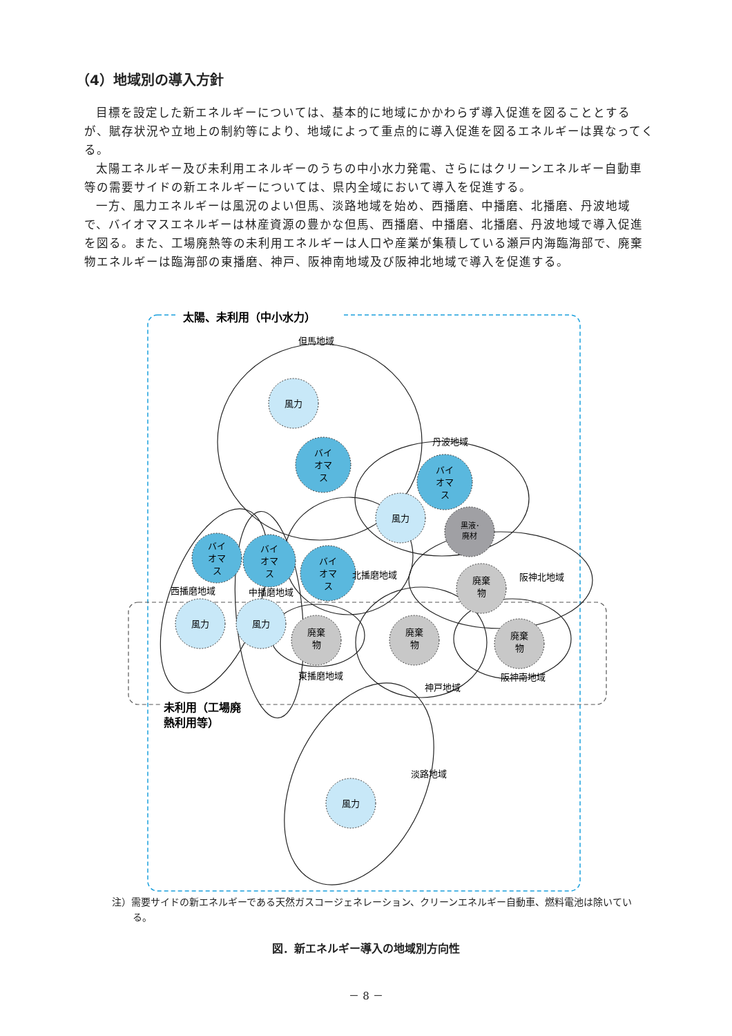（4）地域別の導入方針
目標を設定した新エネルギーについては、基本的に地域にかかわらず導入促進を図ることとするが、賦存状況や立地上の制約等により、地域によって重点的に導入促進を図るエネルギーは異なってくる。
太陽エネルギー及び未利用エネルギーのうちの中小水力発電、さらにはクリーンエネルギー自動車等の需要サイドの新エネルギーについては、県内全域において導入を促進する。
一方、風力エネルギーは風況のよい但馬、淡路地域を始め、西播磨、中播磨、北播磨、丹波地域で、バイオマスエネルギーは林産資源の豊かな但馬、西播磨、中播磨、北播磨、丹波地域で導入促進を図る。また、工場廃熱等の未利用エネルギーは人口や産業が集積している瀬戸内海臨海部で、廃棄物エネルギーは臨海部の東播磨、神戸、阪神南地域及び阪神北地域で導入を促進する。
太陽、未利用（中小水力）
未利用（工場廃
熱利用等）
風力
風力
風力
風力
風力
バイ
オマ
ス
バイ
オマ
ス
バイ
オマ
ス
バイ
オマ
ス
バイ
オマ
ス
黒液･
廃材
廃棄
物
廃棄
物
廃棄
物
廃棄
物
但馬地域
丹波地域
北播磨地域
阪神北地域
西播磨地域
中播磨地域
東播磨地域
神戸地域
阪神南地域
淡路地域
注）需要サイドの新エネルギーである天然ガスコージェネレーション、クリーンエネルギー自動車、燃料電池は除いている。
図．新エネルギー導入の地域別方向性
－ 8 －